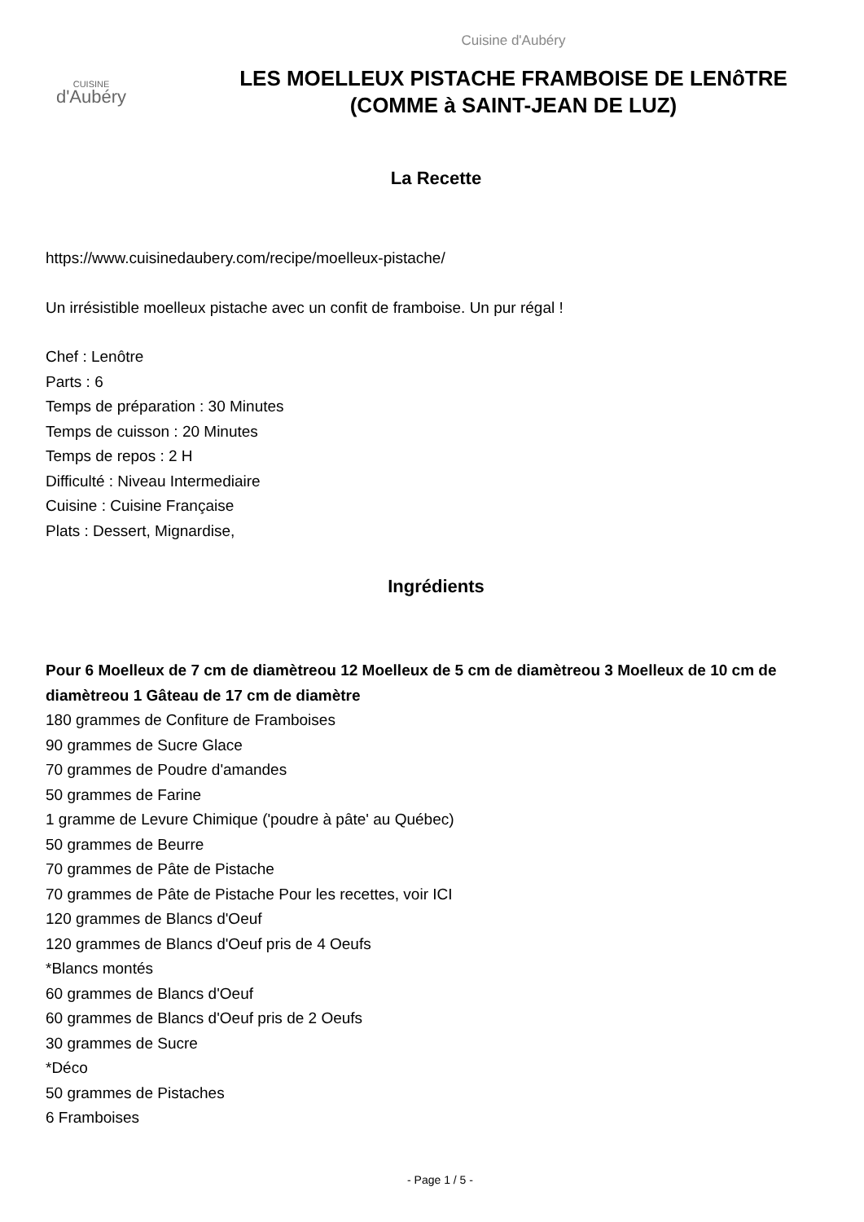CUISINE
d'Aubéry
Cuisine d'Aubéry
LES MOELLEUX PISTACHE FRAMBOISE DE LENôTRE
(COMME à SAINT-JEAN DE LUZ)
La Recette
https://www.cuisinedaubery.com/recipe/moelleux-pistache/
Un irrésistible moelleux pistache avec un confit de framboise. Un pur régal !
Chef : Lenôtre
Parts : 6
Temps de préparation : 30 Minutes
Temps de cuisson : 20 Minutes
Temps de repos : 2 H
Difficulté : Niveau Intermediaire
Cuisine : Cuisine Française
Plats : Dessert, Mignardise,
Ingrédients
Pour 6 Moelleux de 7 cm de diamètreou 12 Moelleux de 5 cm de diamètreou 3 Moelleux de 10 cm de diamètreou 1 Gâteau de 17 cm de diamètre
180 grammes de Confiture de Framboises
90 grammes de Sucre Glace
70 grammes de Poudre d'amandes
50 grammes de Farine
1 gramme de Levure Chimique ('poudre à pâte' au Québec)
50 grammes de Beurre
70 grammes de Pâte de Pistache
70 grammes de Pâte de Pistache Pour les recettes, voir ICI
120 grammes de Blancs d'Oeuf
120 grammes de Blancs d'Oeuf pris de 4 Oeufs
*Blancs montés
60 grammes de Blancs d'Oeuf
60 grammes de Blancs d'Oeuf pris de 2 Oeufs
30 grammes de Sucre
*Déco
50 grammes de Pistaches
6 Framboises
- Page 1 / 5 -